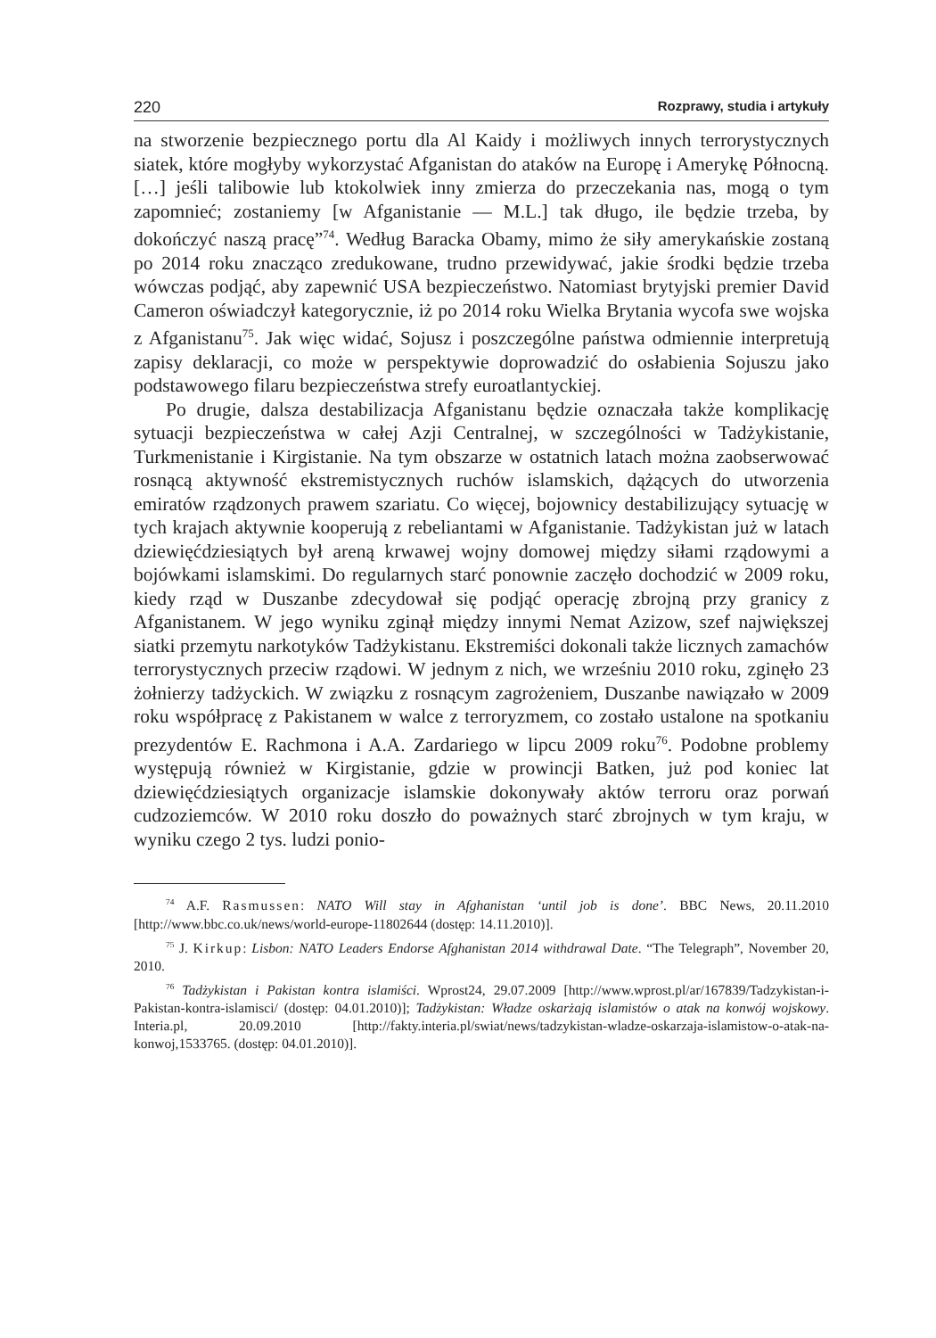220 Rozprawy, studia i artykuły
na stworzenie bezpiecznego portu dla Al Kaidy i możliwych innych terrorystycznych siatek, które mogłyby wykorzystać Afganistan do ataków na Europę i Amerykę Północną. […] jeśli talibowie lub ktokolwiek inny zmierza do przeczekania nas, mogą o tym zapomnieć; zostaniemy [w Afganistanie — M.L.] tak długo, ile będzie trzeba, by dokończyć naszą pracę”<sup>74</sup>. Według Baracka Obamy, mimo że siły amerykańskie zostaną po 2014 roku znacząco zredukowane, trudno przewidywać, jakie środki będzie trzeba wówczas podjąć, aby zapewnić USA bezpieczeństwo. Natomiast brytyjski premier David Cameron oświadczył kategorycznie, iż po 2014 roku Wielka Brytania wycofa swe wojska z Afganistanu<sup>75</sup>. Jak więc widać, Sojusz i poszczególne państwa odmiennie interpretują zapisy deklaracji, co może w perspektywie doprowadzić do osłabienia Sojuszu jako podstawowego filaru bezpieczeństwa strefy euroatlantyckiej.
Po drugie, dalsza destabilizacja Afganistanu będzie oznaczała także komplikację sytuacji bezpieczeństwa w całej Azji Centralnej, w szczególności w Tadżykistanie, Turkmenistanie i Kirgistanie. Na tym obszarze w ostatnich latach można zaobserwować rosnącą aktywność ekstremistycznych ruchów islamskich, dążących do utworzenia emiratów rządzonych prawem szariatu. Co więcej, bojownicy destabilizujący sytuację w tych krajach aktywnie kooperują z rebeliantami w Afganistanie. Tadżykistan już w latach dziewięćdziesiątych był areną krwawej wojny domowej między siłami rządowymi a bojówkami islamskimi. Do regularnych starć ponownie zaczęło dochodzić w 2009 roku, kiedy rząd w Duszanbe zdecydował się podjąć operację zbrojną przy granicy z Afganistanem. W jego wyniku zginął między innymi Nemat Azizow, szef największej siatki przemytu narkotyków Tadżykistanu. Ekstremiści dokonali także licznych zamachów terrorystycznych przeciw rządowi. W jednym z nich, we wrześniu 2010 roku, zginęło 23 żołnierzy tadżyckich. W związku z rosnącym zagrożeniem, Duszanbe nawiązało w 2009 roku współpracę z Pakistanem w walce z terroryzmem, co zostało ustalone na spotkaniu prezydentów E. Rachmona i A.A. Zardariego w lipcu 2009 roku<sup>76</sup>. Podobne problemy występują również w Kirgistanie, gdzie w prowincji Batken, już pod koniec lat dziewięćdziesiątych organizacje islamskie dokonywały aktów terroru oraz porwań cudzoziemców. W 2010 roku doszło do poważnych starć zbrojnych w tym kraju, w wyniku czego 2 tys. ludzi ponio-
<sup>74</sup> A.F. Rasmussen: NATO Will stay in Afghanistan ‘until job is done’. BBC News, 20.11.2010 [http://www.bbc.co.uk/news/world-europe-11802644 (dostęp: 14.11.2010)].
<sup>75</sup> J. Kirkup: Lisbon: NATO Leaders Endorse Afghanistan 2014 withdrawal Date. “The Telegraph”, November 20, 2010.
<sup>76</sup> Tadżykistan i Pakistan kontra islamiści. Wprost24, 29.07.2009 [http://www.wprost.pl/ar/167839/Tadzykistan-i-Pakistan-kontra-islamisci/ (dostęp: 04.01.2010)]; Tadżykistan: Władze oskarżają islamistów o atak na konwój wojskowy. Interia.pl, 20.09.2010 [http://fakty.interia.pl/swiat/news/tadzykistan-wladze-oskarzaja-islamistow-o-atak-na-konwoj,1533765. (dostęp: 04.01.2010)].